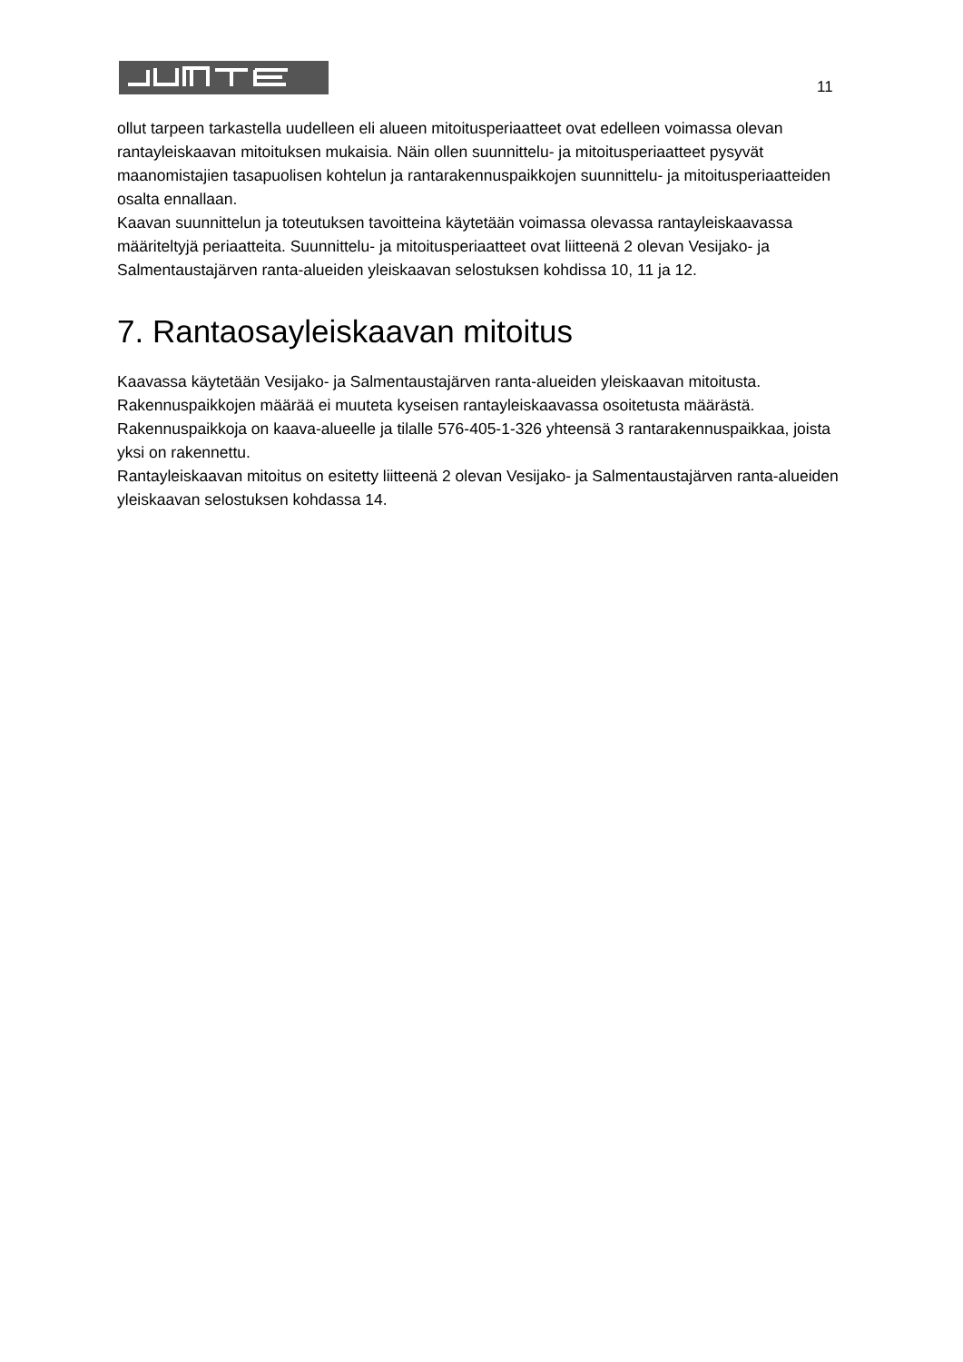11
ollut tarpeen tarkastella uudelleen eli alueen mitoitusperiaatteet ovat edelleen voimassa olevan rantayleiskaavan mitoituksen mukaisia. Näin ollen suunnittelu- ja mitoitusperiaatteet pysyvät maanomistajien tasapuolisen kohtelun ja rantarakennuspaikkojen suunnittelu- ja mitoitusperiaatteiden osalta ennallaan.
Kaavan suunnittelun ja toteutuksen tavoitteina käytetään voimassa olevassa rantayleiskaavassa määriteltyjä periaatteita. Suunnittelu- ja mitoitusperiaatteet ovat liitteenä 2 olevan Vesijako- ja Salmentaustajärven ranta-alueiden yleiskaavan selostuksen kohdissa 10, 11 ja 12.
7. Rantaosayleiskaavan mitoitus
Kaavassa käytetään Vesijako- ja Salmentaustajärven ranta-alueiden yleiskaavan mitoitusta. Rakennuspaikkojen määrää ei muuteta kyseisen rantayleiskaavassa osoitetusta määrästä. Rakennuspaikkoja on kaava-alueelle ja tilalle 576-405-1-326 yhteensä 3 rantarakennuspaikkaa, joista yksi on rakennettu.
Rantayleiskaavan mitoitus on esitetty liitteenä 2 olevan Vesijako- ja Salmentaustajärven ranta-alueiden yleiskaavan selostuksen kohdassa 14.